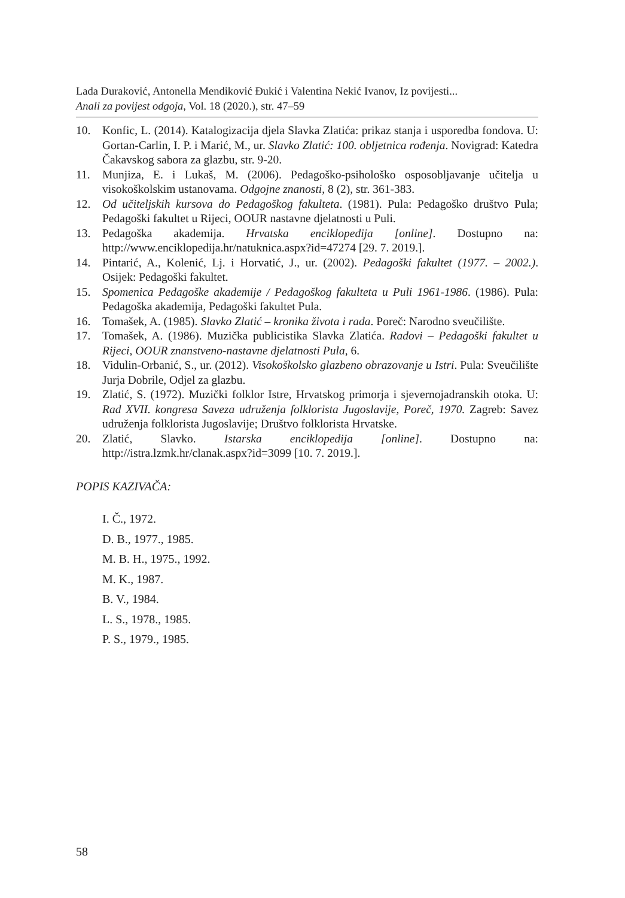Lada Duraković, Antonella Mendiković Đukić i Valentina Nekić Ivanov, Iz povijesti...
Anali za povijest odgoja, Vol. 18 (2020.), str. 47–59
10. Konfic, L. (2014). Katalogizacija djela Slavka Zlatića: prikaz stanja i usporedba fondova. U: Gortan-Carlin, I. P. i Marić, M., ur. Slavko Zlatić: 100. obljetnica rođenja. Novigrad: Katedra Čakavskog sabora za glazbu, str. 9-20.
11. Munjiza, E. i Lukaš, M. (2006). Pedagoško-psihološko osposobljavanje učitelja u visokoškolskim ustanovama. Odgojne znanosti, 8 (2), str. 361-383.
12. Od učiteljskih kursova do Pedagoškog fakulteta. (1981). Pula: Pedagoško društvo Pula; Pedagoški fakultet u Rijeci, OOUR nastavne djelatnosti u Puli.
13. Pedagoška akademija. Hrvatska enciklopedija [online]. Dostupno na: http://www.enciklopedija.hr/natuknica.aspx?id=47274 [29. 7. 2019.].
14. Pintarić, A., Kolenić, Lj. i Horvatić, J., ur. (2002). Pedagoški fakultet (1977. – 2002.). Osijek: Pedagoški fakultet.
15. Spomenica Pedagoške akademije / Pedagoškog fakulteta u Puli 1961-1986. (1986). Pula: Pedagoška akademija, Pedagoški fakultet Pula.
16. Tomašek, A. (1985). Slavko Zlatić – kronika života i rada. Poreč: Narodno sveučilište.
17. Tomašek, A. (1986). Muzička publicistika Slavka Zlatića. Radovi – Pedagoški fakultet u Rijeci, OOUR znanstveno-nastavne djelatnosti Pula, 6.
18. Vidulin-Orbanić, S., ur. (2012). Visokoškolsko glazbeno obrazovanje u Istri. Pula: Sveučilište Jurja Dobrile, Odjel za glazbu.
19. Zlatić, S. (1972). Muzički folklor Istre, Hrvatskog primorja i sjevernojadranskih otoka. U: Rad XVII. kongresa Saveza udruženja folklorista Jugoslavije, Poreč, 1970. Zagreb: Savez udruženja folklorista Jugoslavije; Društvo folklorista Hrvatske.
20. Zlatić, Slavko. Istarska enciklopedija [online]. Dostupno na: http://istra.lzmk.hr/clanak.aspx?id=3099 [10. 7. 2019.].
POPIS KAZIVAČA:
I. Č., 1972.
D. B., 1977., 1985.
M. B. H., 1975., 1992.
M. K., 1987.
B. V., 1984.
L. S., 1978., 1985.
P. S., 1979., 1985.
58